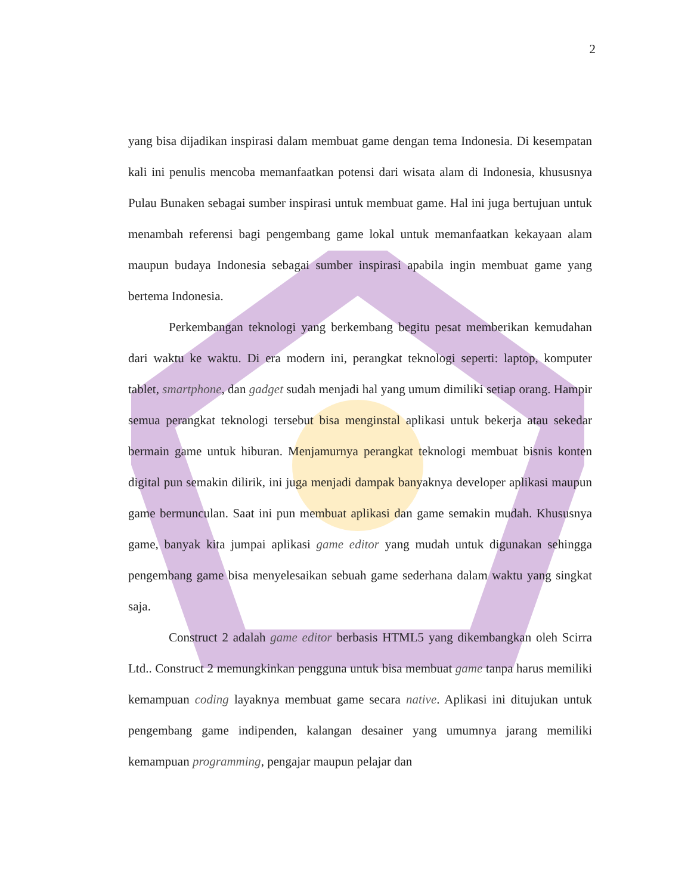2
yang bisa dijadikan inspirasi dalam membuat game dengan tema Indonesia. Di kesempatan kali ini penulis mencoba memanfaatkan potensi dari wisata alam di Indonesia, khususnya Pulau Bunaken sebagai sumber inspirasi untuk membuat game. Hal ini juga bertujuan untuk menambah referensi bagi pengembang game lokal untuk memanfaatkan kekayaan alam maupun budaya Indonesia sebagai sumber inspirasi apabila ingin membuat game yang bertema Indonesia.
Perkembangan teknologi yang berkembang begitu pesat memberikan kemudahan dari waktu ke waktu. Di era modern ini, perangkat teknologi seperti: laptop, komputer tablet, smartphone, dan gadget sudah menjadi hal yang umum dimiliki setiap orang. Hampir semua perangkat teknologi tersebut bisa menginstal aplikasi untuk bekerja atau sekedar bermain game untuk hiburan. Menjamurnya perangkat teknologi membuat bisnis konten digital pun semakin dilirik, ini juga menjadi dampak banyaknya developer aplikasi maupun game bermunculan. Saat ini pun membuat aplikasi dan game semakin mudah. Khususnya game, banyak kita jumpai aplikasi game editor yang mudah untuk digunakan sehingga pengembang game bisa menyelesaikan sebuah game sederhana dalam waktu yang singkat saja.
Construct 2 adalah game editor berbasis HTML5 yang dikembangkan oleh Scirra Ltd.. Construct 2 memungkinkan pengguna untuk bisa membuat game tanpa harus memiliki kemampuan coding layaknya membuat game secara native. Aplikasi ini ditujukan untuk pengembang game indipenden, kalangan desainer yang umumnya jarang memiliki kemampuan programming, pengajar maupun pelajar dan